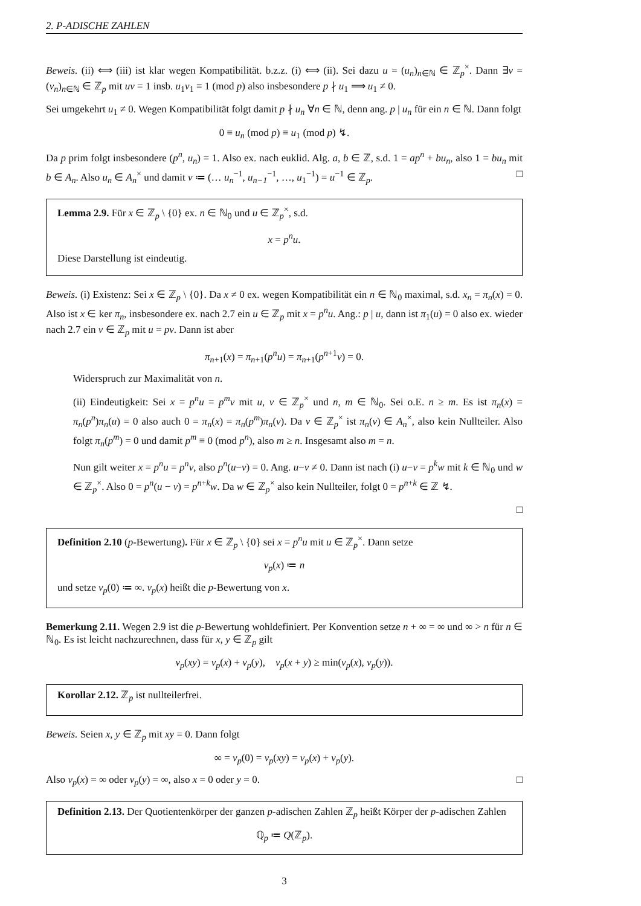2. P-ADISCHE ZAHLEN
Beweis. (ii) ⟺ (iii) ist klar wegen Kompatibilität. b.z.z. (i) ⟺ (ii). Sei dazu u = (u<sub>n</sub>)<sub>n∈ℕ</sub> ∈ ℤ<sub>p</sub><sup>×</sup>. Dann ∃v = (v<sub>n</sub>)<sub>n∈ℕ</sub> ∈ ℤ<sub>p</sub> mit uv = 1 insb. u<sub>1</sub>v<sub>1</sub> ≡ 1 (mod p) also insbesondere p ∤ u<sub>1</sub> ⟹ u<sub>1</sub> ≠ 0.
Sei umgekehrt u<sub>1</sub> ≠ 0. Wegen Kompatibilität folgt damit p ∤ u<sub>n</sub> ∀n ∈ ℕ, denn ang. p | u<sub>n</sub> für ein n ∈ ℕ. Dann folgt
0 ≡ u<sub>n</sub> (mod p) ≡ u<sub>1</sub> (mod p) ↯.
Da p prim folgt insbesondere (p<sup>n</sup>, u<sub>n</sub>) = 1. Also ex. nach euklid. Alg. a, b ∈ ℤ, s.d. 1 = ap<sup>n</sup> + bu<sub>n</sub>, also 1 = bu<sub>n</sub> mit b ∈ A<sub>n</sub>. Also u<sub>n</sub> ∈ A<sub>n</sub><sup>×</sup> und damit v ≔ (… u<sub>n</sub><sup>−1</sup>, u<sub>n−1</sub><sup>−1</sup>, …, u<sub>1</sub><sup>−1</sup>) = u<sup>−1</sup> ∈ ℤ<sub>p</sub>. □
Lemma 2.9. Für x ∈ ℤ<sub>p</sub> \ {0} ex. n ∈ ℕ<sub>0</sub> und u ∈ ℤ<sub>p</sub><sup>×</sup>, s.d.
x = p<sup>n</sup>u.
Diese Darstellung ist eindeutig.
Beweis. (i) Existenz: Sei x ∈ ℤ<sub>p</sub> \ {0}. Da x ≠ 0 ex. wegen Kompatibilität ein n ∈ ℕ<sub>0</sub> maximal, s.d. x<sub>n</sub> = π<sub>n</sub>(x) = 0. Also ist x ∈ ker π<sub>n</sub>, insbesondere ex. nach 2.7 ein u ∈ ℤ<sub>p</sub> mit x = p<sup>n</sup>u. Ang.: p | u, dann ist π<sub>1</sub>(u) = 0 also ex. wieder nach 2.7 ein v ∈ ℤ<sub>p</sub> mit u = pv. Dann ist aber
π<sub>n+1</sub>(x) = π<sub>n+1</sub>(p<sup>n</sup>u) = π<sub>n+1</sub>(p<sup>n+1</sup>v) = 0.
Widerspruch zur Maximalität von n.
(ii) Eindeutigkeit: Sei x = p<sup>n</sup>u = p<sup>m</sup>v mit u, v ∈ ℤ<sub>p</sub><sup>×</sup> und n, m ∈ ℕ<sub>0</sub>. Sei o.E. n ≥ m. Es ist π<sub>n</sub>(x) = π<sub>n</sub>(p<sup>n</sup>)π<sub>n</sub>(u) = 0 also auch 0 = π<sub>n</sub>(x) = π<sub>n</sub>(p<sup>m</sup>)π<sub>n</sub>(v). Da v ∈ ℤ<sub>p</sub><sup>×</sup> ist π<sub>n</sub>(v) ∈ A<sub>n</sub><sup>×</sup>, also kein Nullteiler. Also folgt π<sub>n</sub>(p<sup>m</sup>) = 0 und damit p<sup>m</sup> ≡ 0 (mod p<sup>n</sup>), also m ≥ n. Insgesamt also m = n.
Nun gilt weiter x = p<sup>n</sup>u = p<sup>n</sup>v, also p<sup>n</sup>(u−v) = 0. Ang. u−v ≠ 0. Dann ist nach (i) u−v = p<sup>k</sup>w mit k ∈ ℕ<sub>0</sub> und w ∈ ℤ<sub>p</sub><sup>×</sup>. Also 0 = p<sup>n</sup>(u − v) = p<sup>n+k</sup>w. Da w ∈ ℤ<sub>p</sub><sup>×</sup> also kein Nullteiler, folgt 0 = p<sup>n+k</sup> ∈ ℤ ↯.
□
Definition 2.10 (p-Bewertung). Für x ∈ ℤ<sub>p</sub> \ {0} sei x = p<sup>n</sup>u mit u ∈ ℤ<sub>p</sub><sup>×</sup>. Dann setze
v<sub>p</sub>(x) ≔ n
und setze v<sub>p</sub>(0) ≔ ∞. v<sub>p</sub>(x) heißt die p-Bewertung von x.
Bemerkung 2.11. Wegen 2.9 ist die p-Bewertung wohldefiniert. Per Konvention setze n + ∞ = ∞ und ∞ > n für n ∈ ℕ<sub>0</sub>. Es ist leicht nachzurechnen, dass für x, y ∈ ℤ<sub>p</sub> gilt
v<sub>p</sub>(xy) = v<sub>p</sub>(x) + v<sub>p</sub>(y), v<sub>p</sub>(x + y) ≥ min(v<sub>p</sub>(x), v<sub>p</sub>(y)).
Korollar 2.12. ℤ<sub>p</sub> ist nullteilerfrei.
Beweis. Seien x, y ∈ ℤ<sub>p</sub> mit xy = 0. Dann folgt
∞ = v<sub>p</sub>(0) = v<sub>p</sub>(xy) = v<sub>p</sub>(x) + v<sub>p</sub>(y).
Also v<sub>p</sub>(x) = ∞ oder v<sub>p</sub>(y) = ∞, also x = 0 oder y = 0. □
Definition 2.13. Der Quotientenkörper der ganzen p-adischen Zahlen ℤ<sub>p</sub> heißt Körper der p-adischen Zahlen
ℚ<sub>p</sub> ≔ Q(ℤ<sub>p</sub>).
3